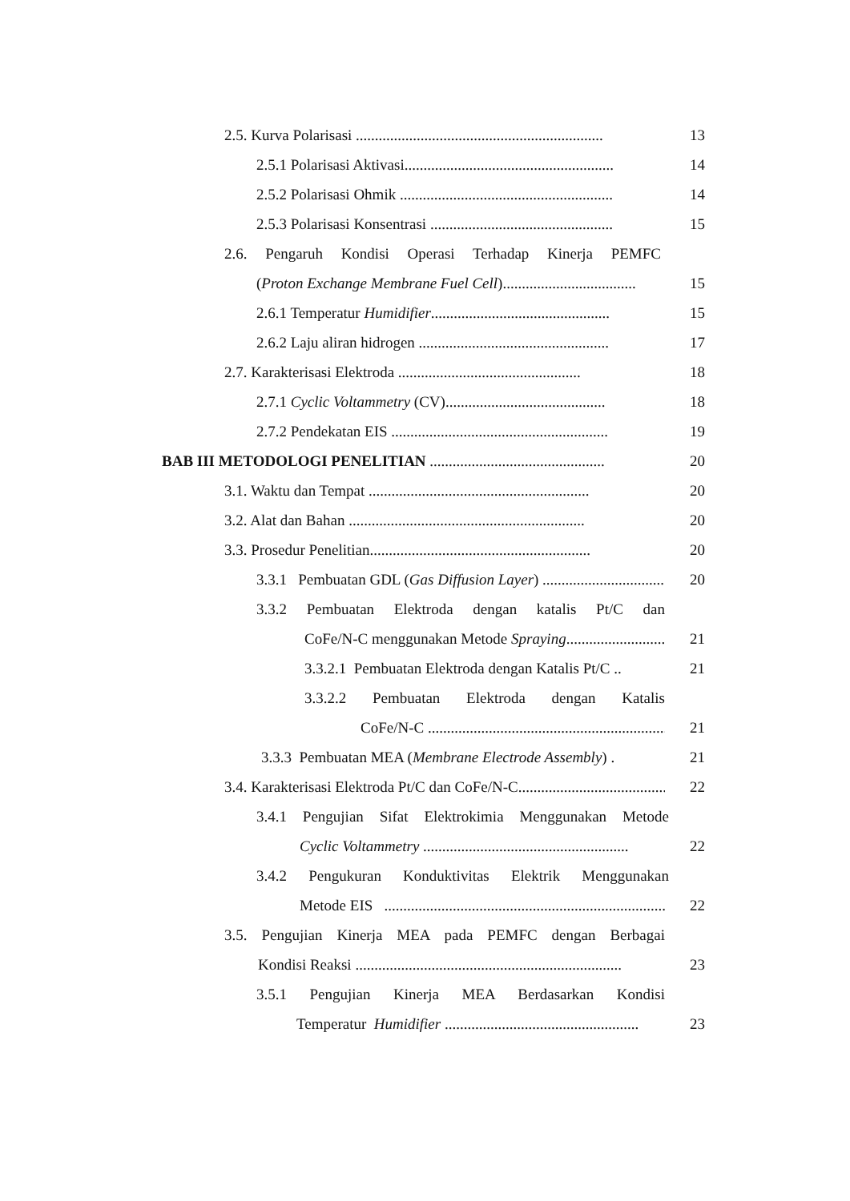2.5. Kurva Polarisasi .................................................................
13
2.5.1 Polarisasi Aktivasi.......................................................
14
2.5.2 Polarisasi Ohmik ........................................................
14
2.5.3 Polarisasi Konsentrasi ................................................
15
2.6. Pengaruh Kondisi Operasi Terhadap Kinerja PEMFC
(Proton Exchange Membrane Fuel Cell)...................................
15
2.6.1 Temperatur Humidifier...............................................
15
2.6.2 Laju aliran hidrogen ..................................................
17
2.7. Karakterisasi Elektroda ................................................
18
2.7.1 Cyclic Voltammetry (CV)..........................................
18
2.7.2 Pendekatan EIS .........................................................
19
BAB III METODOLOGI PENELITIAN ..............................................
20
3.1. Waktu dan Tempat ..........................................................
20
3.2. Alat dan Bahan ..............................................................
20
3.3. Prosedur Penelitian..........................................................
20
3.3.1 Pembuatan GDL (Gas Diffusion Layer) ..................................
20
3.3.2 Pembuatan Elektroda dengan katalis Pt/C dan
CoFe/N-C menggunakan Metode Spraying.............................
21
3.3.2.1 Pembuatan Elektroda dengan Katalis Pt/C ..
21
3.3.2.2 Pembuatan Elektroda dengan Katalis
CoFe/N-C ....................................................................
21
3.3.3 Pembuatan MEA (Membrane Electrode Assembly) .
21
3.4. Karakterisasi Elektroda Pt/C dan CoFe/N-C.......................................
22
3.4.1 Pengujian Sifat Elektrokimia Menggunakan Metode
Cyclic Voltammetry ......................................................
22
3.4.2 Pengukuran Konduktivitas Elektrik Menggunakan
Metode EIS ...........................................................................
22
3.5. Pengujian Kinerja MEA pada PEMFC dengan Berbagai
Kondisi Reaksi ......................................................................
23
3.5.1 Pengujian Kinerja MEA Berdasarkan Kondisi
Temperatur Humidifier ...................................................
23